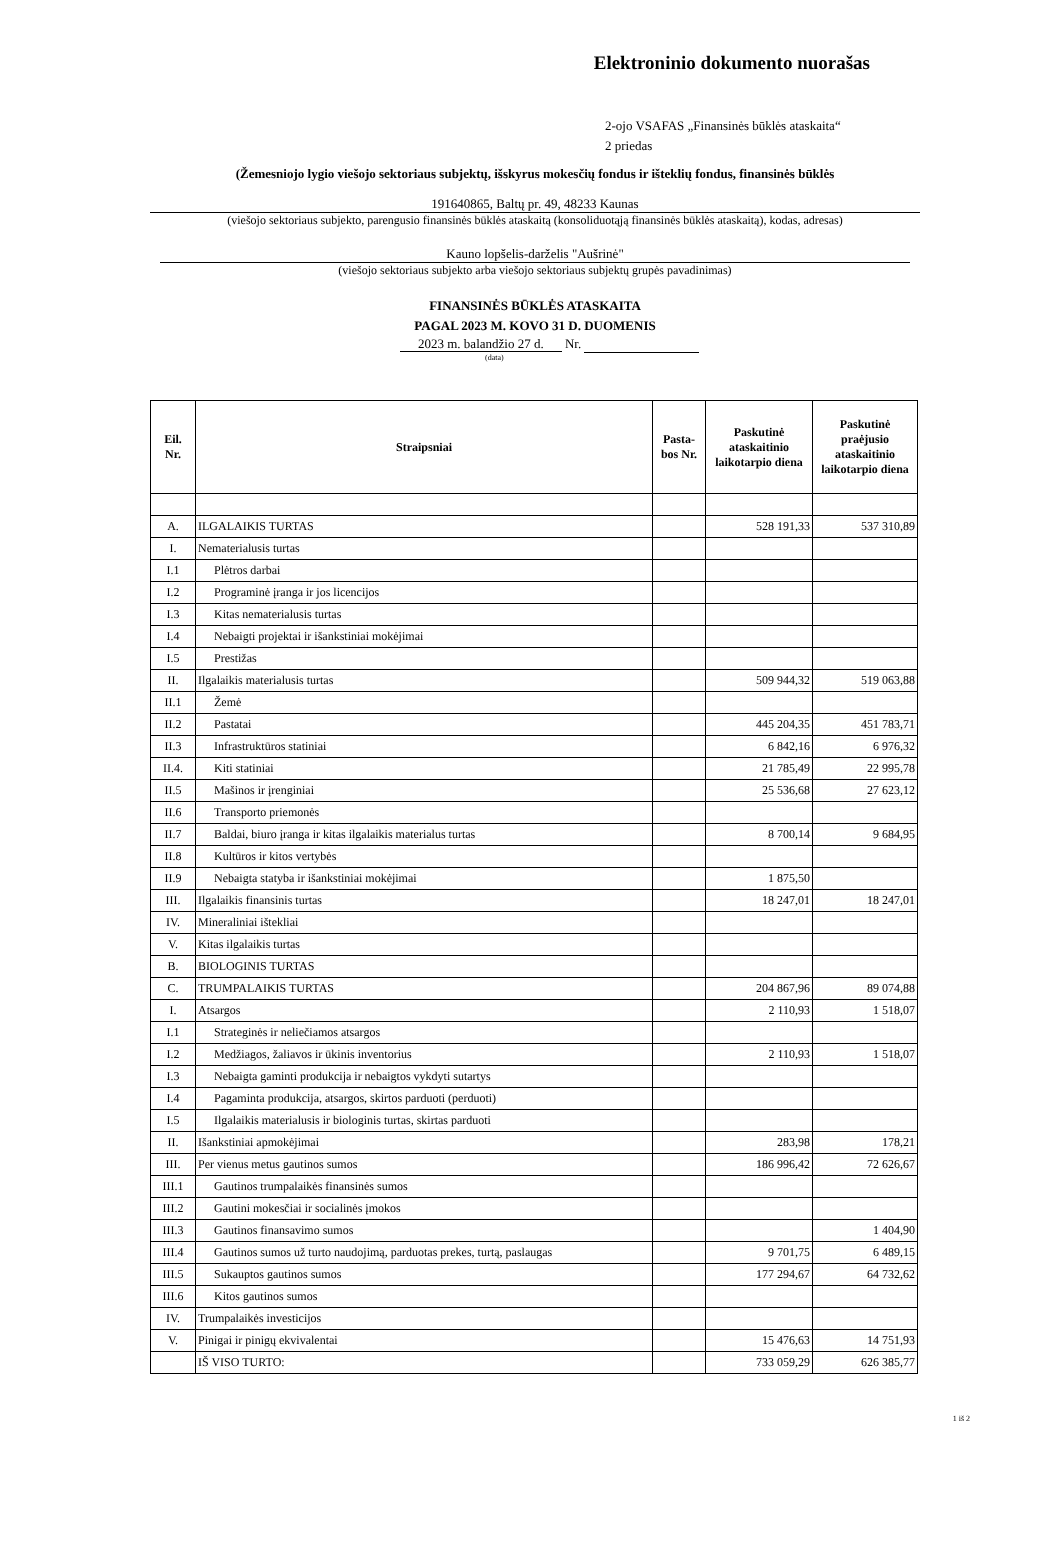Elektroninio dokumento nuorašas
2-ojo VSAFAS „Finansinės būklės ataskaita“
2 priedas
(Žemesniojo lygio viešojo sektoriaus subjektų, išskyrus mokesčių fondus ir išteklių fondus, finansinės būklės
191640865, Baltų pr. 49, 48233 Kaunas
(viešojo sektoriaus subjekto, parengusio finansinės būklės ataskaitą (konsoliduotąją finansinės būklės ataskaitą), kodas, adresas)
Kauno lopšelis-darželis "Aušrinė"
(viešojo sektoriaus subjekto arba viešojo sektoriaus subjektų grupės pavadinimas)
FINANSINĖS BŪKLĖS ATASKAITA
PAGAL 2023 M. KOVO 31 D. DUOMENIS
2023 m. balandžio 27 d. Nr.
(data)
| Eil. Nr. | Straipsniai | Pasta- bos Nr. | Paskutinė ataskaitinio laikotarpio diena | Paskutinė praėjusio ataskaitinio laikotarpio diena |
| --- | --- | --- | --- | --- |
| A. | ILGALAIKIS TURTAS | | 528 191,33 | 537 310,89 |
| I. | Nematerialusis turtas | | | |
| I.1 | Plėtros darbai | | | |
| I.2 | Programinė įranga ir jos licencijos | | | |
| I.3 | Kitas nematerialusis turtas | | | |
| I.4 | Nebaigti projektai ir išankstiniai mokėjimai | | | |
| I.5 | Prestižas | | | |
| II. | Ilgalaikis materialusis turtas | | 509 944,32 | 519 063,88 |
| II.1 | Žemė | | | |
| II.2 | Pastatai | | 445 204,35 | 451 783,71 |
| II.3 | Infrastruktūros statiniai | | 6 842,16 | 6 976,32 |
| II.4. | Kiti statiniai | | 21 785,49 | 22 995,78 |
| II.5 | Mašinos ir įrenginiai | | 25 536,68 | 27 623,12 |
| II.6 | Transporto priemonės | | | |
| II.7 | Baldai, biuro įranga ir kitas ilgalaikis materialus turtas | | 8 700,14 | 9 684,95 |
| II.8 | Kultūros ir kitos vertybės | | | |
| II.9 | Nebaigta statyba ir išankstiniai mokėjimai | | 1 875,50 | |
| III. | Ilgalaikis finansinis turtas | | 18 247,01 | 18 247,01 |
| IV. | Mineraliniai ištekliai | | | |
| V. | Kitas ilgalaikis turtas | | | |
| B. | BIOLOGINIS TURTAS | | | |
| C. | TRUMPALAIKIS TURTAS | | 204 867,96 | 89 074,88 |
| I. | Atsargos | | 2 110,93 | 1 518,07 |
| I.1 | Strateginės ir neliečiamos atsargos | | | |
| I.2 | Medžiagos, žaliavos ir ūkinis inventorius | | 2 110,93 | 1 518,07 |
| I.3 | Nebaigta gaminti produkcija ir nebaigtos vykdyti sutartys | | | |
| I.4 | Pagaminta produkcija, atsargos, skirtos parduoti (perduoti) | | | |
| I.5 | Ilgalaikis materialusis ir biologinis turtas, skirtas parduoti | | | |
| II. | Išankstiniai apmokėjimai | | 283,98 | 178,21 |
| III. | Per vienus metus gautinos sumos | | 186 996,42 | 72 626,67 |
| III.1 | Gautinos trumpalaikės finansinės sumos | | | |
| III.2 | Gautini mokesčiai ir socialinės įmokos | | | |
| III.3 | Gautinos finansavimo sumos | | | 1 404,90 |
| III.4 | Gautinos sumos už turto naudojimą, parduotas prekes, turtą, paslaugas | | 9 701,75 | 6 489,15 |
| III.5 | Sukauptos gautinos sumos | | 177 294,67 | 64 732,62 |
| III.6 | Kitos gautinos sumos | | | |
| IV. | Trumpalaikės investicijos | | | |
| V. | Pinigai ir pinigų ekvivalentai | | 15 476,63 | 14 751,93 |
| | IŠ VISO TURTO: | | 733 059,29 | 626 385,77 |
1 iš 2